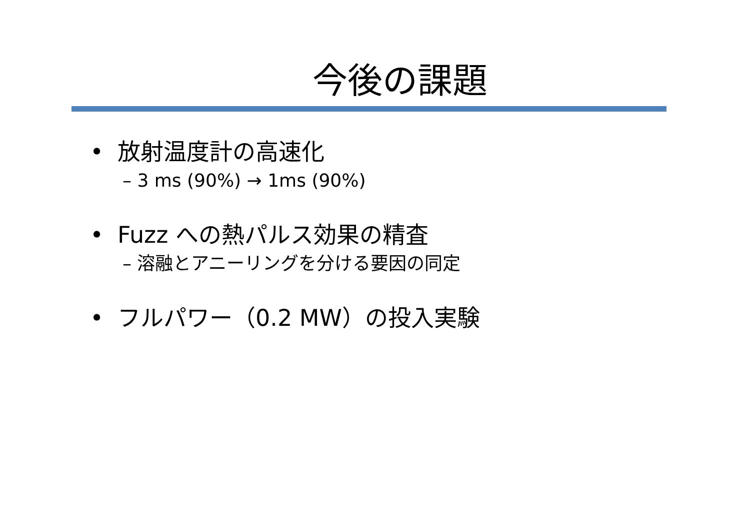今後の課題
• 放射温度計の高速化
– 3 ms (90%) → 1ms (90%)
• Fuzz への熱パルス効果の精査
– 溶融とアニーリングを分ける要因の同定
• フルパワー（0.2 MW）の投入実験